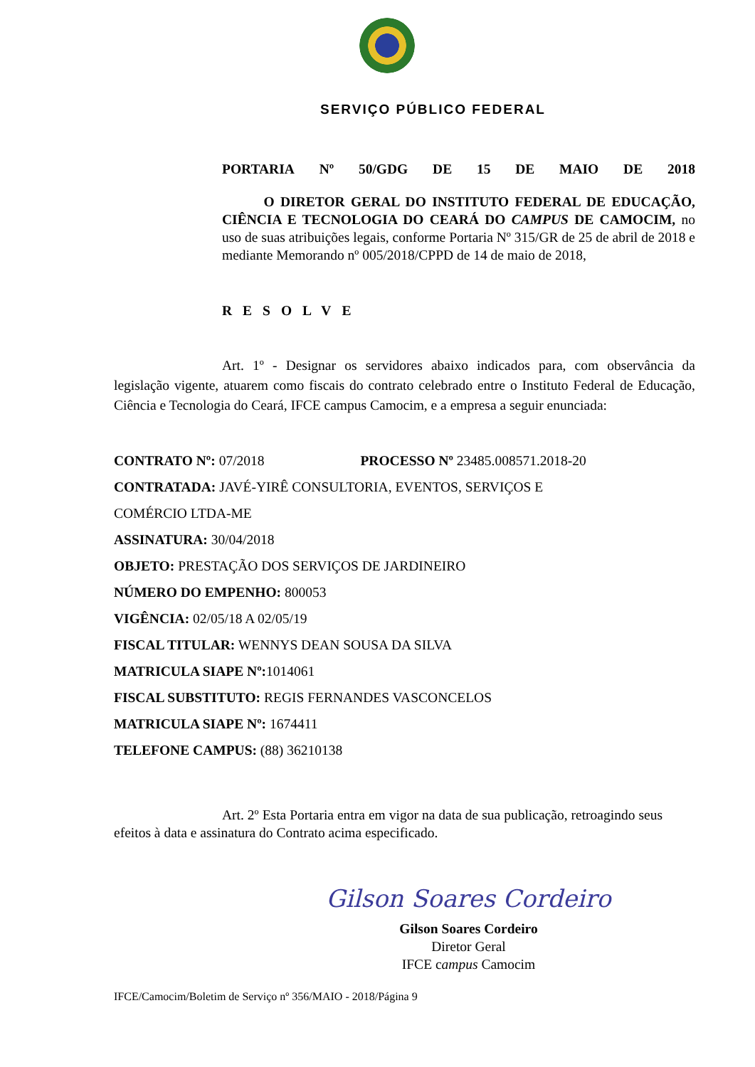SERVIÇO PÚBLICO FEDERAL
PORTARIA Nº 50/GDG DE 15 DE MAIO DE 2018
O DIRETOR GERAL DO INSTITUTO FEDERAL DE EDUCAÇÃO, CIÊNCIA E TECNOLOGIA DO CEARÁ DO CAMPUS DE CAMOCIM, no uso de suas atribuições legais, conforme Portaria Nº 315/GR de 25 de abril de 2018 e mediante Memorando nº 005/2018/CPPD de 14 de maio de 2018,
RESOLVE
Art. 1º - Designar os servidores abaixo indicados para, com observância da legislação vigente, atuarem como fiscais do contrato celebrado entre o Instituto Federal de Educação, Ciência e Tecnologia do Ceará, IFCE campus Camocim, e a empresa a seguir enunciada:
CONTRATO Nº: 07/2018 PROCESSO Nº 23485.008571.2018-20
CONTRATADA: JAVÉ-YIRÊ CONSULTORIA, EVENTOS, SERVIÇOS E
COMÉRCIO LTDA-ME
ASSINATURA: 30/04/2018
OBJETO: PRESTAÇÃO DOS SERVIÇOS DE JARDINEIRO
NÚMERO DO EMPENHO: 800053
VIGÊNCIA: 02/05/18 A 02/05/19
FISCAL TITULAR: WENNYS DEAN SOUSA DA SILVA
MATRICULA SIAPE Nº: 1014061
FISCAL SUBSTITUTO: REGIS FERNANDES VASCONCELOS
MATRICULA SIAPE Nº: 1674411
TELEFONE CAMPUS: (88) 36210138
Art. 2º Esta Portaria entra em vigor na data de sua publicação, retroagindo seus efeitos à data e assinatura do Contrato acima especificado.
Gilson Soares Cordeiro
Gilson Soares Cordeiro
Diretor Geral
IFCE campus Camocim
IFCE/Camocim/Boletim de Serviço nº 356/MAIO - 2018/Página 9